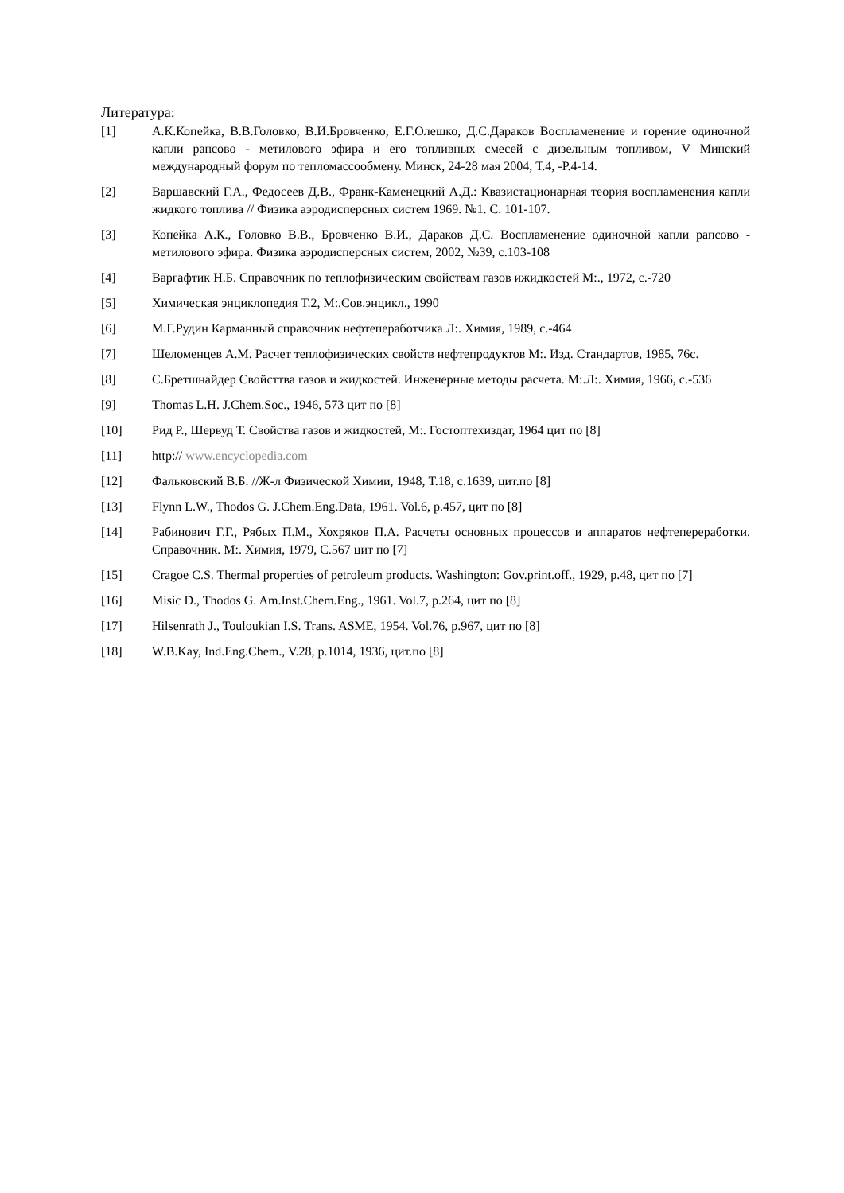Литература:
[1] А.К.Копейка, В.В.Головко, В.И.Бровченко, Е.Г.Олешко, Д.С.Дараков Воспламенение и горение одиночной капли рапсово - метилового эфира и его топливных смесей с дизельным топливом, V Минский международный форум по тепломассообмену. Минск, 24-28 мая 2004, Т.4, -Р.4-14.
[2] Варшавский Г.А., Федосеев Д.В., Франк-Каменецкий А.Д.: Квазистационарная теория воспламенения капли жидкого топлива // Физика аэродисперсных систем 1969. №1. С. 101-107.
[3] Копейка А.К., Головко В.В., Бровченко В.И., Дараков Д.С. Воспламенение одиночной капли рапсово - метилового эфира. Физика аэродисперсных систем, 2002, №39, с.103-108
[4] Варгафтик Н.Б. Справочник по теплофизическим свойствам газов ижидкостей М:., 1972, с.-720
[5] Химическая энциклопедия Т.2, М:.Сов.энцикл., 1990
[6] М.Г.Рудин Карманный справочник нефтепеработчика Л:. Химия, 1989, с.-464
[7] Шеломенцев А.М. Расчет теплофизических свойств нефтепродуктов М:. Изд. Стандартов, 1985, 76с.
[8] С.Бретшнайдер Свойсттва газов и жидкостей. Инженерные методы расчета. М:.Л:. Химия, 1966, с.-536
[9] Thomas L.H. J.Chem.Soc., 1946, 573 цит по [8]
[10] Рид Р., Шервуд Т. Свойства газов и жидкостей, М:. Гостоптехиздат, 1964 цит по [8]
[11] http:// www.encyclopedia.com
[12] Фальковский В.Б. //Ж-л Физической Химии, 1948, Т.18, с.1639, цит.по [8]
[13] Flynn L.W., Thodos G. J.Chem.Eng.Data, 1961. Vol.6, p.457, цит по [8]
[14] Рабинович Г.Г., Рябых П.М., Хохряков П.А. Расчеты основных процессов и аппаратов нефтепереработки. Справочник. М:. Химия, 1979, С.567 цит по [7]
[15] Cragoe C.S. Thermal properties of petroleum products. Washington: Gov.print.off., 1929, p.48, цит по [7]
[16] Misic D., Thodos G. Am.Inst.Chem.Eng., 1961. Vol.7, p.264, цит по [8]
[17] Hilsenrath J., Touloukian I.S. Trans. ASME, 1954. Vol.76, p.967, цит по [8]
[18] W.B.Kay, Ind.Eng.Chem., V.28, p.1014, 1936, цит.по [8]